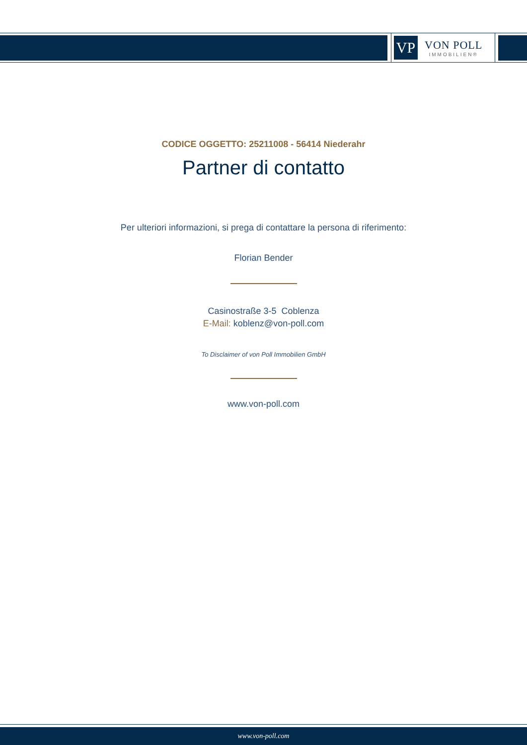VP
VON POLL
IMMOBILIEN®
CODICE OGGETTO: 25211008 - 56414 Niederahr
Partner di contatto
Per ulteriori informazioni, si prega di contattare la persona di riferimento:
Florian Bender
Casinostraße 3-5 Coblenza
E-Mail: koblenz@von-poll.com
To Disclaimer of von Poll Immobilien GmbH
www.von-poll.com
www.von-poll.com